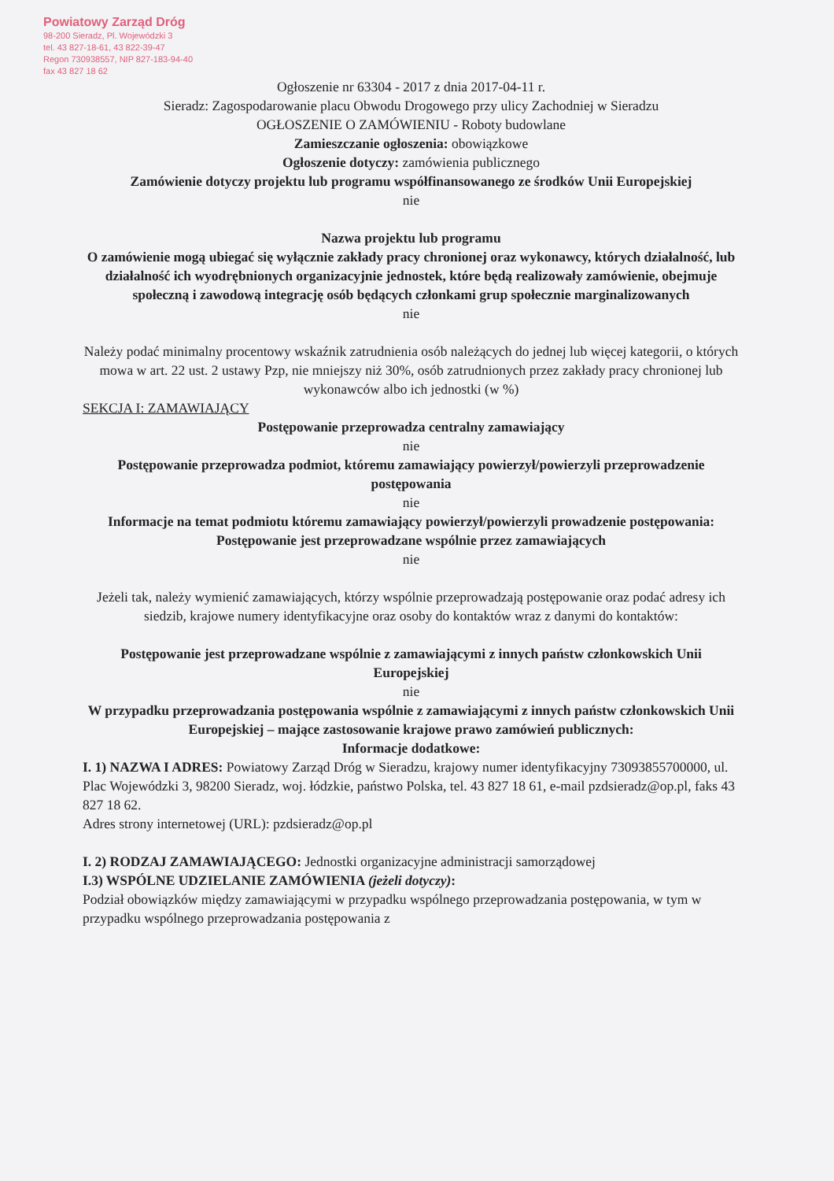Powiatowy Zarząd Dróg
98-200 Sieradz, Pl. Wojewódzki 3
tel. 43 827-18-61, 43 822-39-47
Regon 730938557, NIP 827-183-94-40
fax 43 827 18 62
Ogłoszenie nr 63304 - 2017 z dnia 2017-04-11 r.
Sieradz: Zagospodarowanie placu Obwodu Drogowego przy ulicy Zachodniej w Sieradzu
OGŁOSZENIE O ZAMÓWIENIU - Roboty budowlane
Zamieszczanie ogłoszenia: obowiązkowe
Ogłoszenie dotyczy: zamówienia publicznego
Zamówienie dotyczy projektu lub programu współfinansowanego ze środków Unii Europejskiej
nie
Nazwa projektu lub programu
O zamówienie mogą ubiegać się wyłącznie zakłady pracy chronionej oraz wykonawcy, których działalność, lub działalność ich wyodrębnionych organizacyjnie jednostek, które będą realizowały zamówienie, obejmuje społeczną i zawodową integrację osób będących członkami grup społecznie marginalizowanych
nie
Należy podać minimalny procentowy wskaźnik zatrudnienia osób należących do jednej lub więcej kategorii, o których mowa w art. 22 ust. 2 ustawy Pzp, nie mniejszy niż 30%, osób zatrudnionych przez zakłady pracy chronionej lub wykonawców albo ich jednostki (w %)
SEKCJA I: ZAMAWIAJĄCY
Postępowanie przeprowadza centralny zamawiający
nie
Postępowanie przeprowadza podmiot, któremu zamawiający powierzył/powierzyli przeprowadzenie postępowania
nie
Informacje na temat podmiotu któremu zamawiający powierzył/powierzyli prowadzenie postępowania:
Postępowanie jest przeprowadzane wspólnie przez zamawiających
nie
Jeżeli tak, należy wymienić zamawiających, którzy wspólnie przeprowadzają postępowanie oraz podać adresy ich siedzib, krajowe numery identyfikacyjne oraz osoby do kontaktów wraz z danymi do kontaktów:
Postępowanie jest przeprowadzane wspólnie z zamawiającymi z innych państw członkowskich Unii Europejskiej
nie
W przypadku przeprowadzania postępowania wspólnie z zamawiającymi z innych państw członkowskich Unii Europejskiej – mające zastosowanie krajowe prawo zamówień publicznych:
Informacje dodatkowe:
I. 1) NAZWA I ADRES: Powiatowy Zarząd Dróg w Sieradzu, krajowy numer identyfikacyjny 73093855700000, ul. Plac Wojewódzki 3, 98200 Sieradz, woj. łódzkie, państwo Polska, tel. 43 827 18 61, e-mail pzdsieradz@op.pl, faks 43 827 18 62.
Adres strony internetowej (URL): pzdsieradz@op.pl
I. 2) RODZAJ ZAMAWIAJĄCEGO: Jednostki organizacyjne administracji samorządowej
I.3) WSPÓLNE UDZIELANIE ZAMÓWIENIA (jeżeli dotyczy):
Podział obowiązków między zamawiającymi w przypadku wspólnego przeprowadzania postępowania, w tym w przypadku wspólnego przeprowadzania postępowania z